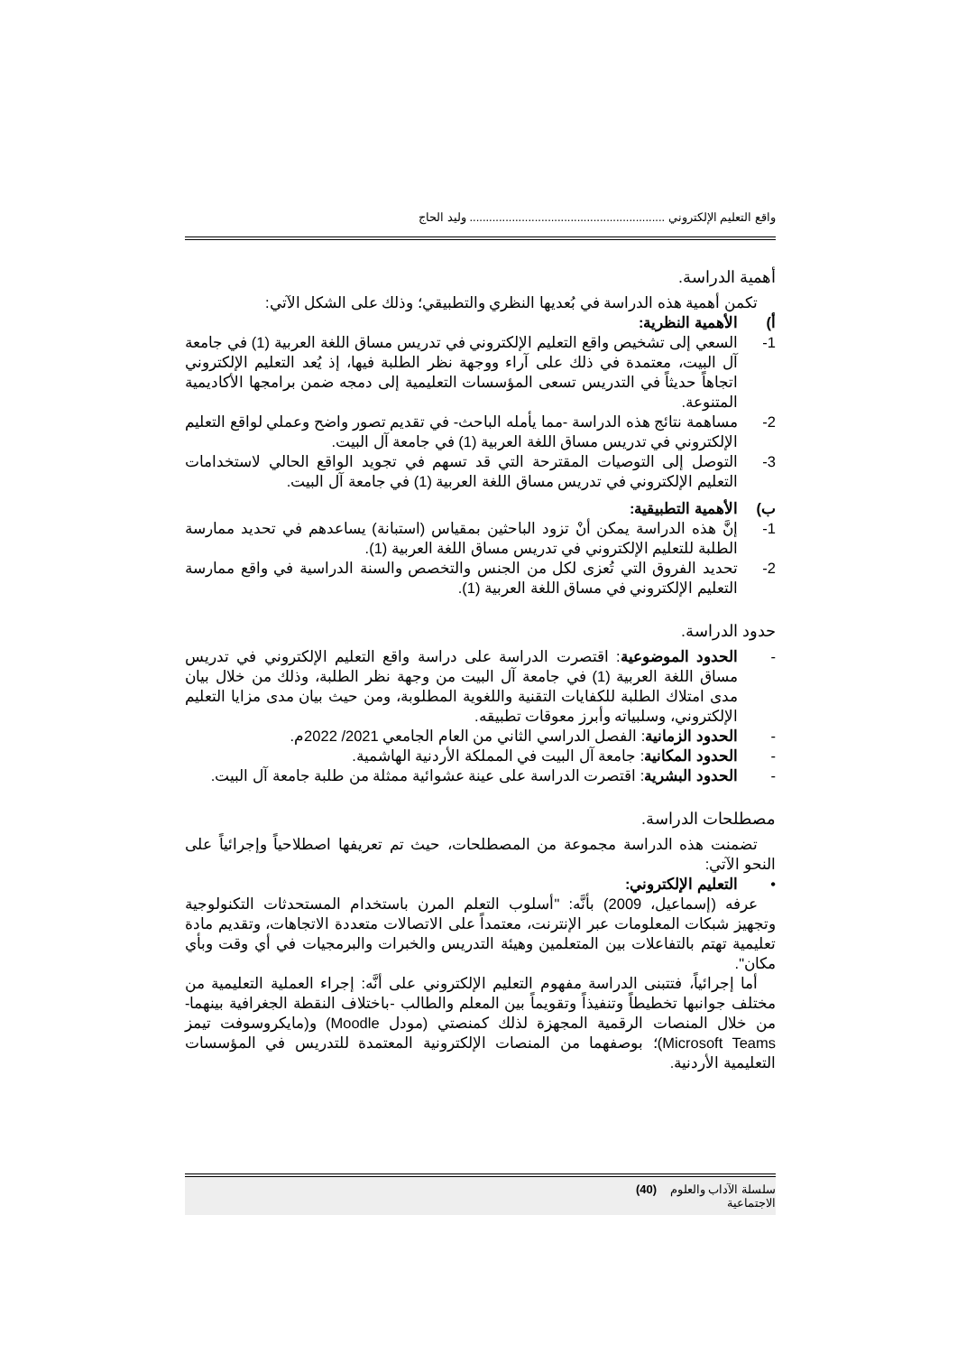واقع التعليم الإلكتروني ............................................................ وليد الحاج
أهمية الدراسة.
تكمن أهمية هذه الدراسة في بُعديها النظري والتطبيقي؛ وذلك على الشكل الآتي:
أ) الأهمية النظرية:
1- السعي إلى تشخيص واقع التعليم الإلكتروني في تدريس مساق اللغة العربية (1) في جامعة آل البيت، معتمدة في ذلك على آراء ووجهة نظر الطلبة فيها، إذ يُعد التعليم الإلكتروني اتجاهاً حديثاً في التدريس تسعى المؤسسات التعليمية إلى دمجه ضمن برامجها الأكاديمية المتنوعة.
2- مساهمة نتائج هذه الدراسة -مما يأمله الباحث- في تقديم تصور واضح وعملي لواقع التعليم الإلكتروني في تدريس مساق اللغة العربية (1) في جامعة آل البيت.
3- التوصل إلى التوصيات المقترحة التي قد تسهم في تجويد الواقع الحالي لاستخدامات التعليم الإلكتروني في تدريس مساق اللغة العربية (1) في جامعة آل البيت.
ب) الأهمية التطبيقية:
1- إنَّ هذه الدراسة يمكن أنْ تزود الباحثين بمقياس (استبانة) يساعدهم في تحديد ممارسة الطلبة للتعليم الإلكتروني في تدريس مساق اللغة العربية (1).
2- تحديد الفروق التي تُعزى لكل من الجنس والتخصص والسنة الدراسية في واقع ممارسة التعليم الإلكتروني في مساق اللغة العربية (1).
حدود الدراسة.
- الحدود الموضوعية: اقتصرت الدراسة على دراسة واقع التعليم الإلكتروني في تدريس مساق اللغة العربية (1) في جامعة آل البيت من وجهة نظر الطلبة، وذلك من خلال بيان مدى امتلاك الطلبة للكفايات التقنية واللغوية المطلوبة، ومن حيث بيان مدى مزايا التعليم الإلكتروني، وسلبياته وأبرز معوقات تطبيقه.
- الحدود الزمانية: الفصل الدراسي الثاني من العام الجامعي 2021/ 2022م.
- الحدود المكانية: جامعة آل البيت في المملكة الأردنية الهاشمية.
- الحدود البشرية: اقتصرت الدراسة على عينة عشوائية ممثلة من طلبة جامعة آل البيت.
مصطلحات الدراسة.
تضمنت هذه الدراسة مجموعة من المصطلحات، حيث تم تعريفها اصطلاحياً وإجرائياً على النحو الآتي:
• التعليم الإلكتروني:
عرفه (إسماعيل، 2009) بأنَّه: "أسلوب التعلم المرن باستخدام المستحدثات التكنولوجية وتجهيز شبكات المعلومات عبر الإنترنت، معتمداً على الاتصالات متعددة الاتجاهات، وتقديم مادة تعليمية تهتم بالتفاعلات بين المتعلمين وهيئة التدريس والخبرات والبرمجيات في أي وقت وبأي مكان".
أما إجرائياً، فتتبنى الدراسة مفهوم التعليم الإلكتروني على أنَّه: إجراء العملية التعليمية من مختلف جوانبها تخطيطاً وتنفيذاً وتقويماً بين المعلم والطالب -باختلاف النقطة الجغرافية بينهما- من خلال المنصات الرقمية المجهزة لذلك كمنصتي (مودل Moodle) و(مايكروسوفت تيمز Microsoft Teams)؛ بوصفهما من المنصات الإلكترونية المعتمدة للتدريس في المؤسسات التعليمية الأردنية.
سلسلة الآداب والعلوم الاجتماعية (40)